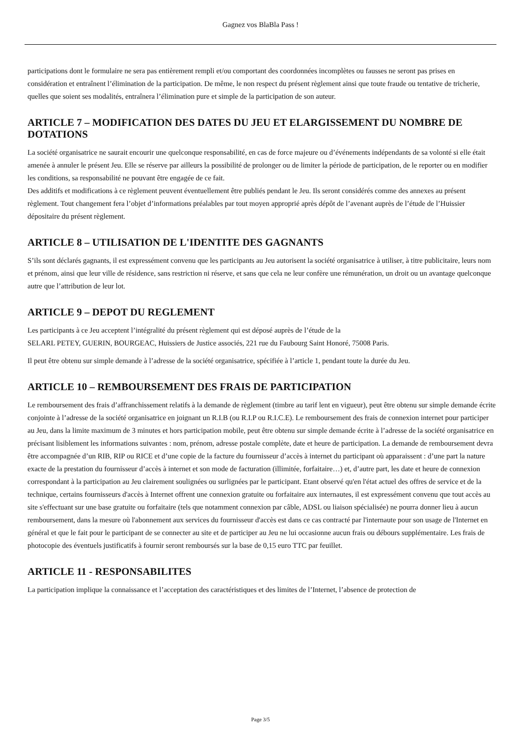Gagnez vos BlaBla Pass !
participations dont le formulaire ne sera pas entièrement rempli et/ou comportant des coordonnées incomplètes ou fausses ne seront pas prises en considération et entraînent l’élimination de la participation. De même, le non respect du présent règlement ainsi que toute fraude ou tentative de tricherie, quelles que soient ses modalités, entraînera l’élimination pure et simple de la participation de son auteur.
ARTICLE 7 – MODIFICATION DES DATES DU JEU ET ELARGISSEMENT DU NOMBRE DE DOTATIONS
La société organisatrice ne saurait encourir une quelconque responsabilité, en cas de force majeure ou d’événements indépendants de sa volonté si elle était amenée à annuler le présent Jeu. Elle se réserve par ailleurs la possibilité de prolonger ou de limiter la période de participation, de le reporter ou en modifier les conditions, sa responsabilité ne pouvant être engagée de ce fait.
Des additifs et modifications à ce règlement peuvent éventuellement être publiés pendant le Jeu. Ils seront considérés comme des annexes au présent règlement. Tout changement fera l’objet d’informations préalables par tout moyen approprié après dépôt de l’avenant auprès de l’étude de l’Huissier dépositaire du présent règlement.
ARTICLE 8 – UTILISATION DE L'IDENTITE DES GAGNANTS
S’ils sont déclarés gagnants, il est expressément convenu que les participants au Jeu autorisent la société organisatrice à utiliser, à titre publicitaire, leurs nom et prénom, ainsi que leur ville de résidence, sans restriction ni réserve, et sans que cela ne leur confère une rémunération, un droit ou un avantage quelconque autre que l’attribution de leur lot.
ARTICLE 9 – DEPOT DU REGLEMENT
Les participants à ce Jeu acceptent l’intégralité du présent règlement qui est déposé auprès de l’étude de la
SELARL PETEY, GUERIN, BOURGEAC, Huissiers de Justice associés, 221 rue du Faubourg Saint Honoré, 75008 Paris.
Il peut être obtenu sur simple demande à l’adresse de la société organisatrice, spécifiée à l’article 1, pendant toute la durée du Jeu.
ARTICLE 10 – REMBOURSEMENT DES FRAIS DE PARTICIPATION
Le remboursement des frais d’affranchissement relatifs à la demande de règlement (timbre au tarif lent en vigueur), peut être obtenu sur simple demande écrite conjointe à l’adresse de la société organisatrice en joignant un R.I.B (ou R.I.P ou R.I.C.E). Le remboursement des frais de connexion internet pour participer au Jeu, dans la limite maximum de 3 minutes et hors participation mobile, peut être obtenu sur simple demande écrite à l’adresse de la société organisatrice en précisant lisiblement les informations suivantes : nom, prénom, adresse postale complète, date et heure de participation. La demande de remboursement devra être accompagnée d’un RIB, RIP ou RICE et d’une copie de la facture du fournisseur d’accès à internet du participant où apparaissent : d’une part la nature exacte de la prestation du fournisseur d’accès à internet et son mode de facturation (illimitée, forfaitaire…) et, d’autre part, les date et heure de connexion correspondant à la participation au Jeu clairement soulignées ou surlignées par le participant. Etant observé qu'en l'état actuel des offres de service et de la technique, certains fournisseurs d'accès à Internet offrent une connexion gratuite ou forfaitaire aux internautes, il est expressément convenu que tout accès au site s'effectuant sur une base gratuite ou forfaitaire (tels que notamment connexion par câble, ADSL ou liaison spécialisée) ne pourra donner lieu à aucun remboursement, dans la mesure où l'abonnement aux services du fournisseur d'accès est dans ce cas contracté par l'internaute pour son usage de l'Internet en général et que le fait pour le participant de se connecter au site et de participer au Jeu ne lui occasionne aucun frais ou débours supplémentaire. Les frais de photocopie des éventuels justificatifs à fournir seront remboursés sur la base de 0,15 euro TTC par feuillet.
ARTICLE 11 - RESPONSABILITES
La participation implique la connaissance et l’acceptation des caractéristiques et des limites de l’Internet, l’absence de protection de
Page 3/5